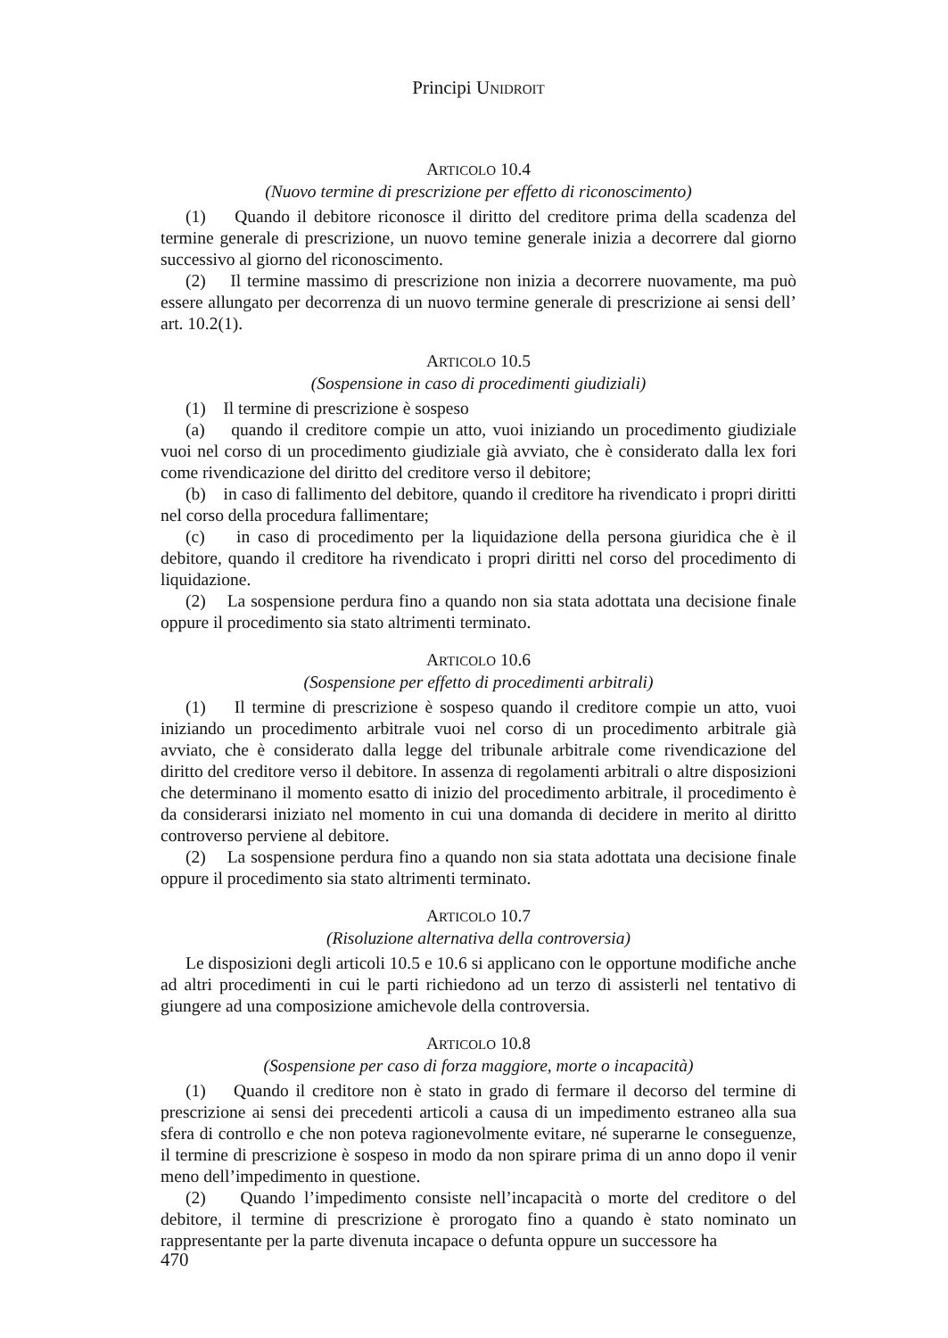Principi UNIDROIT
ARTICOLO 10.4
(Nuovo termine di prescrizione per effetto di riconoscimento)
(1) Quando il debitore riconosce il diritto del creditore prima della scadenza del termine generale di prescrizione, un nuovo temine generale inizia a decorrere dal giorno successivo al giorno del riconoscimento.
(2) Il termine massimo di prescrizione non inizia a decorrere nuovamente, ma può essere allungato per decorrenza di un nuovo termine generale di prescrizione ai sensi dell’ art. 10.2(1).
ARTICOLO 10.5
(Sospensione in caso di procedimenti giudiziali)
(1) Il termine di prescrizione è sospeso
(a) quando il creditore compie un atto, vuoi iniziando un procedimento giudiziale vuoi nel corso di un procedimento giudiziale già avviato, che è considerato dalla lex fori come rivendicazione del diritto del creditore verso il debitore;
(b) in caso di fallimento del debitore, quando il creditore ha rivendicato i propri diritti nel corso della procedura fallimentare;
(c) in caso di procedimento per la liquidazione della persona giuridica che è il debitore, quando il creditore ha rivendicato i propri diritti nel corso del procedimento di liquidazione.
(2) La sospensione perdura fino a quando non sia stata adottata una decisione finale oppure il procedimento sia stato altrimenti terminato.
ARTICOLO 10.6
(Sospensione per effetto di procedimenti arbitrali)
(1) Il termine di prescrizione è sospeso quando il creditore compie un atto, vuoi iniziando un procedimento arbitrale vuoi nel corso di un procedimento arbitrale già avviato, che è considerato dalla legge del tribunale arbitrale come rivendicazione del diritto del creditore verso il debitore. In assenza di regolamenti arbitrali o altre disposizioni che determinano il momento esatto di inizio del procedimento arbitrale, il procedimento è da considerarsi iniziato nel momento in cui una domanda di decidere in merito al diritto controverso perviene al debitore.
(2) La sospensione perdura fino a quando non sia stata adottata una decisione finale oppure il procedimento sia stato altrimenti terminato.
ARTICOLO 10.7
(Risoluzione alternativa della controversia)
Le disposizioni degli articoli 10.5 e 10.6 si applicano con le opportune modifiche anche ad altri procedimenti in cui le parti richiedono ad un terzo di assisterli nel tentativo di giungere ad una composizione amichevole della controversia.
ARTICOLO 10.8
(Sospensione per caso di forza maggiore, morte o incapacità)
(1) Quando il creditore non è stato in grado di fermare il decorso del termine di prescrizione ai sensi dei precedenti articoli a causa di un impedimento estraneo alla sua sfera di controllo e che non poteva ragionevolmente evitare, né superarne le conseguenze, il termine di prescrizione è sospeso in modo da non spirare prima di un anno dopo il venir meno dell’impedimento in questione.
(2) Quando l’impedimento consiste nell’incapacità o morte del creditore o del debitore, il termine di prescrizione è prorogato fino a quando è stato nominato un rappresentante per la parte divenuta incapace o defunta oppure un successore ha
470